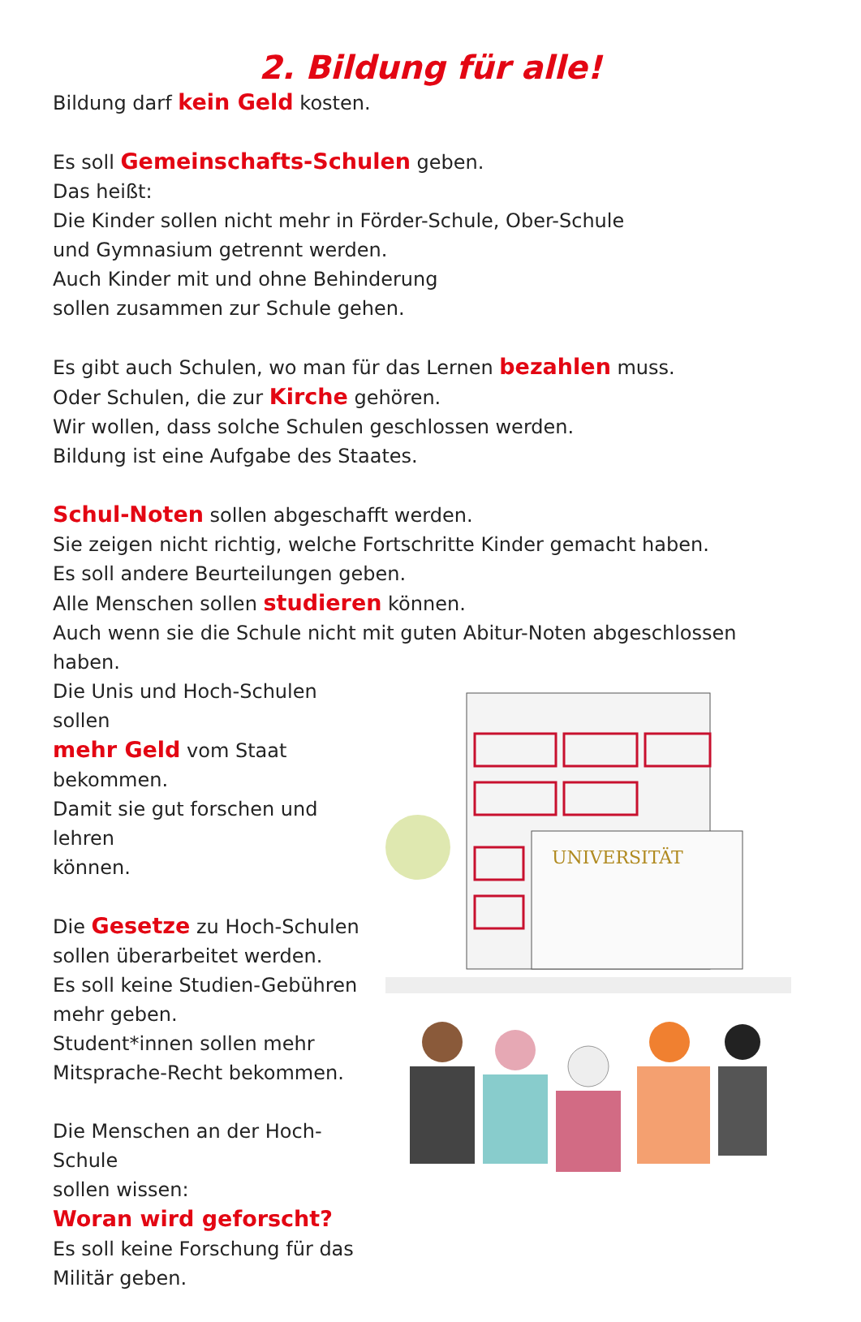2. Bildung für alle!
Bildung darf kein Geld kosten.
Es soll Gemeinschafts-Schulen geben.
Das heißt:
Die Kinder sollen nicht mehr in Förder-Schule, Ober-Schule
und Gymnasium getrennt werden.
Auch Kinder mit und ohne Behinderung
sollen zusammen zur Schule gehen.
Es gibt auch Schulen, wo man für das Lernen bezahlen muss.
Oder Schulen, die zur Kirche gehören.
Wir wollen, dass solche Schulen geschlossen werden.
Bildung ist eine Aufgabe des Staates.
Schul-Noten sollen abgeschafft werden.
Sie zeigen nicht richtig, welche Fortschritte Kinder gemacht haben.
Es soll andere Beurteilungen geben.
Alle Menschen sollen studieren können.
Auch wenn sie die Schule nicht mit guten Abitur-Noten abgeschlossen haben.
Die Unis und Hoch-Schulen sollen
mehr Geld vom Staat
bekommen.
Damit sie gut forschen und lehren
können.
Die Gesetze zu Hoch-Schulen
sollen überarbeitet werden.
Es soll keine Studien-Gebühren
mehr geben.
Student*innen sollen mehr
Mitsprache-Recht bekommen.
Die Menschen an der Hoch-Schule
sollen wissen:
Woran wird geforscht?
Es soll keine Forschung für das
Militär geben.
UNIVERSITÄT